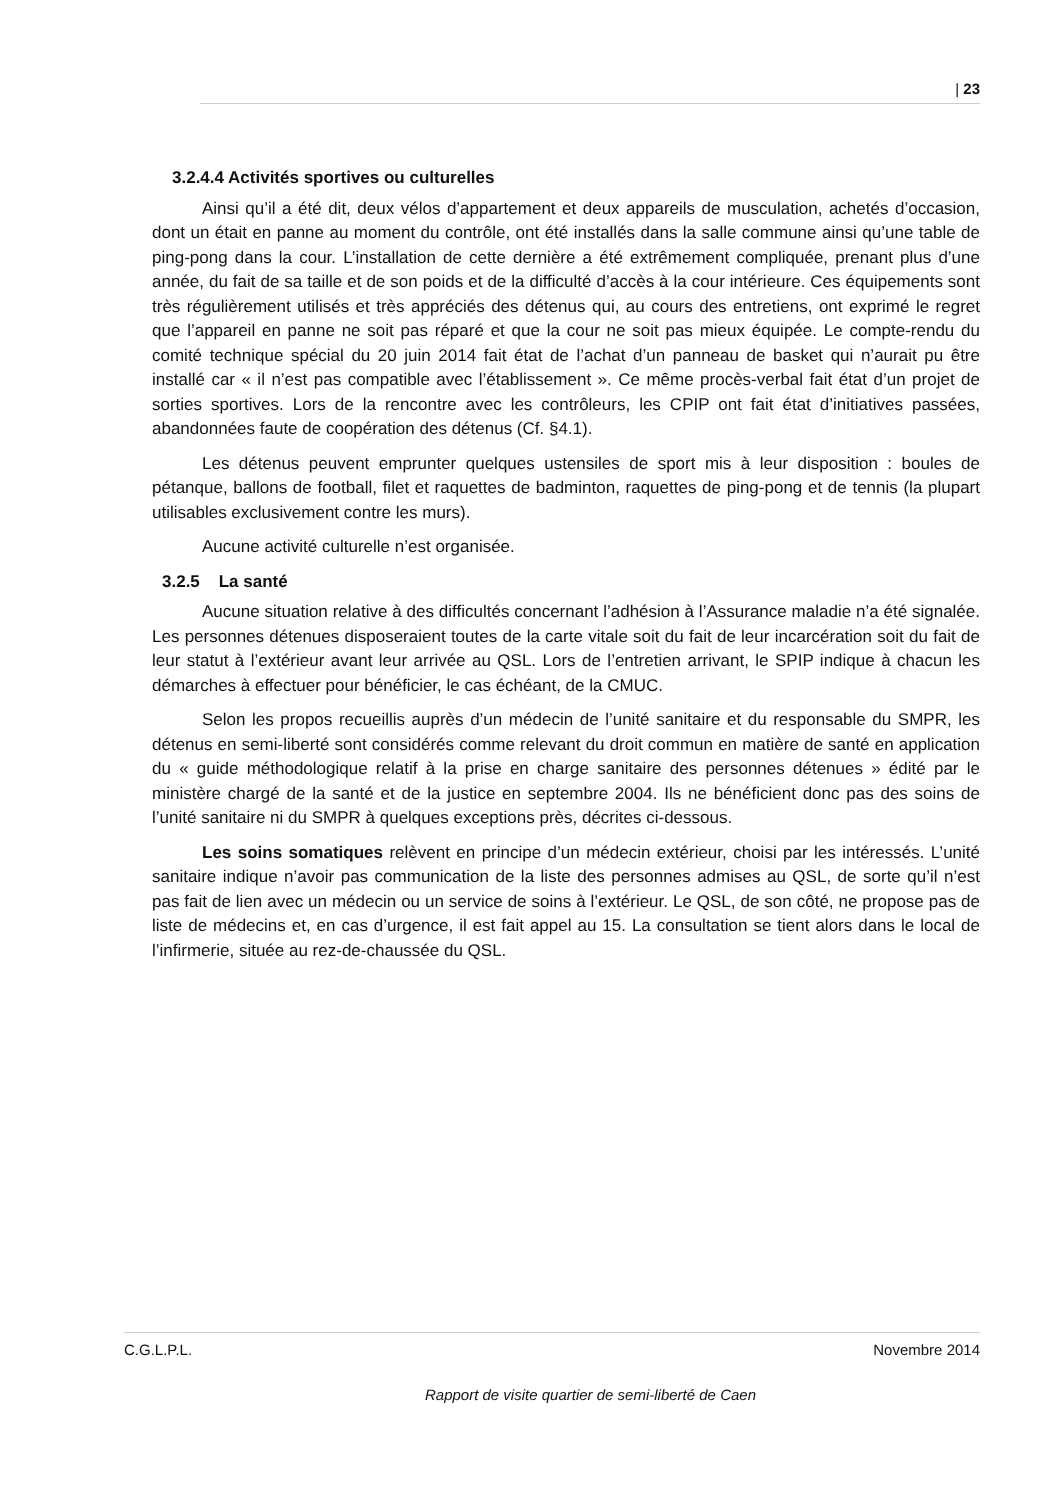| 23
3.2.4.4 Activités sportives ou culturelles
Ainsi qu’il a été dit, deux vélos d’appartement et deux appareils de musculation, achetés d’occasion, dont un était en panne au moment du contrôle, ont été installés dans la salle commune ainsi qu’une table de ping-pong dans la cour. L’installation de cette dernière a été extrêmement compliquée, prenant plus d’une année, du fait de sa taille et de son poids et de la difficulté d’accès à la cour intérieure. Ces équipements sont très régulièrement utilisés et très appréciés des détenus qui, au cours des entretiens, ont exprimé le regret que l’appareil en panne ne soit pas réparé et que la cour ne soit pas mieux équipée. Le compte-rendu du comité technique spécial du 20 juin 2014 fait état de l’achat d’un panneau de basket qui n’aurait pu être installé car « il n’est pas compatible avec l’établissement ». Ce même procès-verbal fait état d’un projet de sorties sportives. Lors de la rencontre avec les contrôleurs, les CPIP ont fait état d’initiatives passées, abandonnées faute de coopération des détenus (Cf. §4.1).
Les détenus peuvent emprunter quelques ustensiles de sport mis à leur disposition : boules de pétanque, ballons de football, filet et raquettes de badminton, raquettes de ping-pong et de tennis (la plupart utilisables exclusivement contre les murs).
Aucune activité culturelle n’est organisée.
3.2.5 La santé
Aucune situation relative à des difficultés concernant l’adhésion à l’Assurance maladie n’a été signalée. Les personnes détenues disposeraient toutes de la carte vitale soit du fait de leur incarcération soit du fait de leur statut à l’extérieur avant leur arrivée au QSL. Lors de l’entretien arrivant, le SPIP indique à chacun les démarches à effectuer pour bénéficier, le cas échéant, de la CMUC.
Selon les propos recueillis auprès d’un médecin de l’unité sanitaire et du responsable du SMPR, les détenus en semi-liberté sont considérés comme relevant du droit commun en matière de santé en application du « guide méthodologique relatif à la prise en charge sanitaire des personnes détenues » édité par le ministère chargé de la santé et de la justice en septembre 2004. Ils ne bénéficient donc pas des soins de l’unité sanitaire ni du SMPR à quelques exceptions près, décrites ci-dessous.
Les soins somatiques relèvent en principe d’un médecin extérieur, choisi par les intéressés. L’unité sanitaire indique n’avoir pas communication de la liste des personnes admises au QSL, de sorte qu’il n’est pas fait de lien avec un médecin ou un service de soins à l’extérieur. Le QSL, de son côté, ne propose pas de liste de médecins et, en cas d’urgence, il est fait appel au 15. La consultation se tient alors dans le local de l’infirmerie, située au rez-de-chaussée du QSL.
C.G.L.P.L. Novembre 2014
Rapport de visite quartier de semi-liberté de Caen